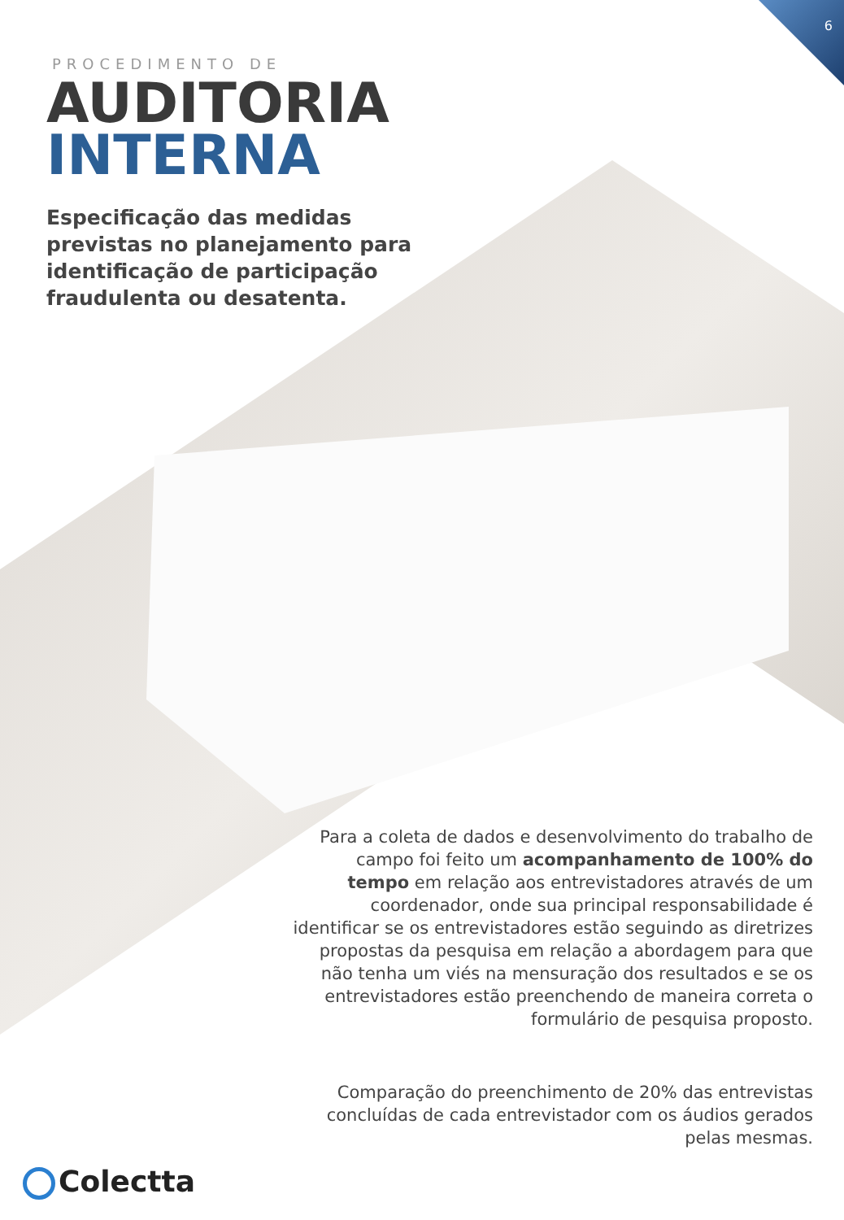6
PROCEDIMENTO DE
AUDITORIA
INTERNA
Especificação das medidas previstas no planejamento para identificação de participação fraudulenta ou desatenta.
Para a coleta de dados e desenvolvimento do trabalho de campo foi feito um acompanhamento de 100% do tempo em relação aos entrevistadores através de um coordenador, onde sua principal responsabilidade é identificar se os entrevistadores estão seguindo as diretrizes propostas da pesquisa em relação a abordagem para que não tenha um viés na mensuração dos resultados e se os entrevistadores estão preenchendo de maneira correta o formulário de pesquisa proposto.
Comparação do preenchimento de 20% das entrevistas concluídas de cada entrevistador com os áudios gerados pelas mesmas.
Colectta